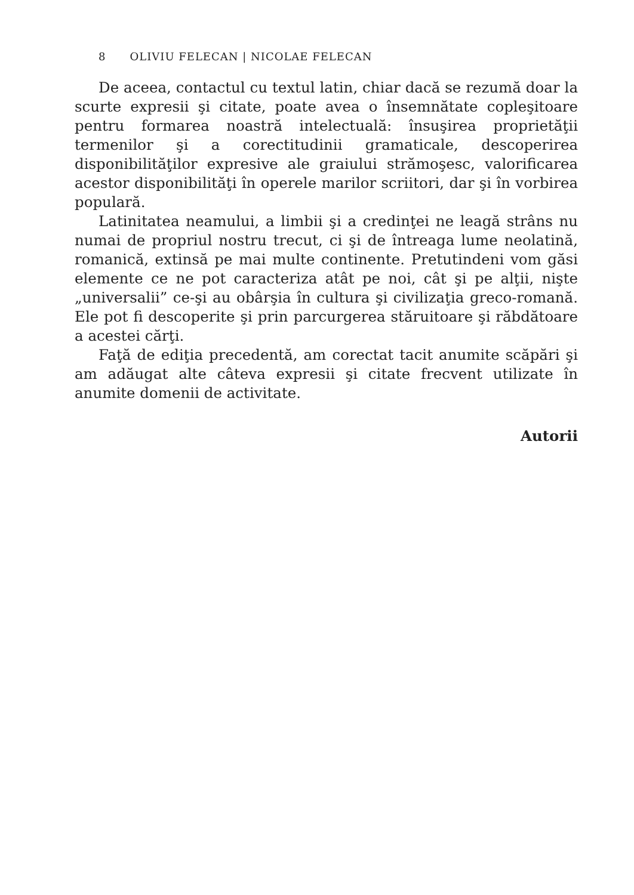8 OLIVIU FELECAN | NICOLAE FELECAN
De aceea, contactul cu textul latin, chiar dacă se rezumă doar la scurte expresii şi citate, poate avea o însemnătate copleşitoare pentru formarea noastră intelectuală: însuşirea proprietăţii termenilor şi a corectitudinii gramaticale, descoperirea disponibilităţilor expresive ale graiului strămoşesc, valorificarea acestor disponibilităţi în opere­le marilor scriitori, dar şi în vorbirea populară.
Latinitatea neamului, a limbii şi a credinţei ne leagă strâns nu numai de propriul nostru trecut, ci şi de întreaga lume neolatină, romanică, extinsă pe mai multe continente. Pretutindeni vom găsi elemente ce ne pot caracteriza atât pe noi, cât şi pe alţii, nişte „uni­versalii” ce-şi au obârşia în cultura şi civilizaţia greco-romană. Ele pot fi descoperite şi prin parcurgerea stăruitoare şi răbdătoare a acestei cărţi.
Faţă de ediţia precedentă, am corectat tacit anumite scăpări şi am adăugat alte câteva expresii şi citate frecvent utilizate în anumite domenii de activitate.
Autorii